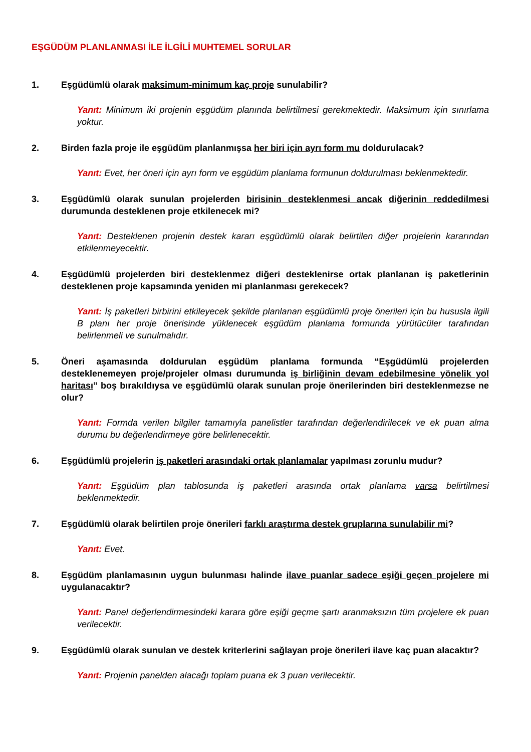EŞGÜDÜM PLANLANMASI İLE İLGİLİ MUHTEMEL SORULAR
1. Eşgüdümlü olarak maksimum-minimum kaç proje sunulabilir?
Yanıt: Minimum iki projenin eşgüdüm planında belirtilmesi gerekmektedir. Maksimum için sınırlama yoktur.
2. Birden fazla proje ile eşgüdüm planlanmışsa her biri için ayrı form mu doldurulacak?
Yanıt: Evet, her öneri için ayrı form ve eşgüdüm planlama formunun doldurulması beklenmektedir.
3. Eşgüdümlü olarak sunulan projelerden birisinin desteklenmesi ancak diğerinin reddedilmesi durumunda desteklenen proje etkilenecek mi?
Yanıt: Desteklenen projenin destek kararı eşgüdümlü olarak belirtilen diğer projelerin kararından etkilenmeyecektir.
4. Eşgüdümlü projelerden biri desteklenmez diğeri desteklenirse ortak planlanan iş paketlerinin desteklenen proje kapsamında yeniden mi planlanması gerekecek?
Yanıt: İş paketleri birbirini etkileyecek şekilde planlanan eşgüdümlü proje önerileri için bu hususla ilgili B planı her proje önerisinde yüklenecek eşgüdüm planlama formunda yürütücüler tarafından belirlenmeli ve sunulmalıdır.
5. Öneri aşamasında doldurulan eşgüdüm planlama formunda “Eşgüdümlü projelerden desteklenemeyen proje/projeler olması durumunda iş birliğinin devam edebilmesine yönelik yol haritası” boş bırakıldıysa ve eşgüdümlü olarak sunulan proje önerilerinden biri desteklenmezse ne olur?
Yanıt: Formda verilen bilgiler tamamıyla panelistler tarafından değerlendirilecek ve ek puan alma durumu bu değerlendirmeye göre belirlenecektir.
6. Eşgüdümlü projelerin iş paketleri arasındaki ortak planlamalar yapılması zorunlu mudur?
Yanıt: Eşgüdüm plan tablosunda iş paketleri arasında ortak planlama varsa belirtilmesi beklenmektedir.
7. Eşgüdümlü olarak belirtilen proje önerileri farklı araştırma destek gruplarına sunulabilir mi?
Yanıt: Evet.
8. Eşgüdüm planlamasının uygun bulunması halinde ilave puanlar sadece eşiği geçen projelere mi uygulanacaktır?
Yanıt: Panel değerlendirmesindeki karara göre eşiği geçme şartı aranmaksızın tüm projelere ek puan verilecektir.
9. Eşgüdümlü olarak sunulan ve destek kriterlerini sağlayan proje önerileri ilave kaç puan alacaktır?
Yanıt: Projenin panelden alacağı toplam puana ek 3 puan verilecektir.